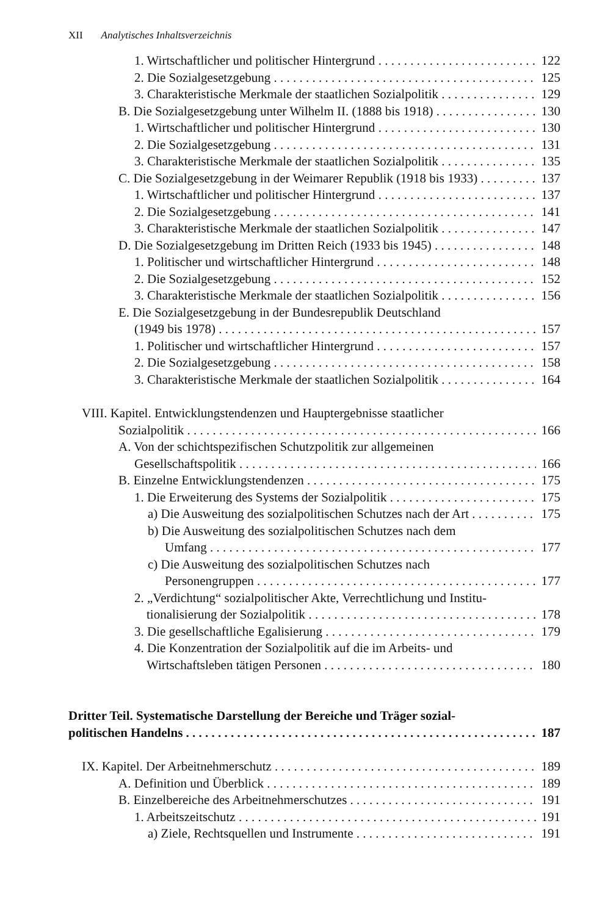XII Analytisches Inhaltsverzeichnis
1. Wirtschaftlicher und politischer Hintergrund 122
2. Die Sozialgesetzgebung 125
3. Charakteristische Merkmale der staatlichen Sozialpolitik 129
B. Die Sozialgesetzgebung unter Wilhelm II. (1888 bis 1918) 130
1. Wirtschaftlicher und politischer Hintergrund 130
2. Die Sozialgesetzgebung 131
3. Charakteristische Merkmale der staatlichen Sozialpolitik 135
C. Die Sozialgesetzgebung in der Weimarer Republik (1918 bis 1933) 137
1. Wirtschaftlicher und politischer Hintergrund 137
2. Die Sozialgesetzgebung 141
3. Charakteristische Merkmale der staatlichen Sozialpolitik 147
D. Die Sozialgesetzgebung im Dritten Reich (1933 bis 1945) 148
1. Politischer und wirtschaftlicher Hintergrund 148
2. Die Sozialgesetzgebung 152
3. Charakteristische Merkmale der staatlichen Sozialpolitik 156
E. Die Sozialgesetzgebung in der Bundesrepublik Deutschland
(1949 bis 1978) 157
1. Politischer und wirtschaftlicher Hintergrund 157
2. Die Sozialgesetzgebung 158
3. Charakteristische Merkmale der staatlichen Sozialpolitik 164
VIII. Kapitel. Entwicklungstendenzen und Hauptergebnisse staatlicher
Sozialpolitik 166
A. Von der schichtspezifischen Schutzpolitik zur allgemeinen
Gesellschaftspolitik 166
B. Einzelne Entwicklungstendenzen 175
1. Die Erweiterung des Systems der Sozialpolitik 175
a) Die Ausweitung des sozialpolitischen Schutzes nach der Art 175
b) Die Ausweitung des sozialpolitischen Schutzes nach dem
Umfang 177
c) Die Ausweitung des sozialpolitischen Schutzes nach
Personengruppen 177
2. „Verdichtung“ sozialpolitischer Akte, Verrechtlichung und Institu-
tionalisierung der Sozialpolitik 178
3. Die gesellschaftliche Egalisierung 179
4. Die Konzentration der Sozialpolitik auf die im Arbeits- und
Wirtschaftsleben tätigen Personen 180
Dritter Teil. Systematische Darstellung der Bereiche und Träger sozial-
politischen Handelns 187
IX. Kapitel. Der Arbeitnehmerschutz 189
A. Definition und Überblick 189
B. Einzelbereiche des Arbeitnehmerschutzes 191
1. Arbeitszeitschutz 191
a) Ziele, Rechtsquellen und Instrumente 191